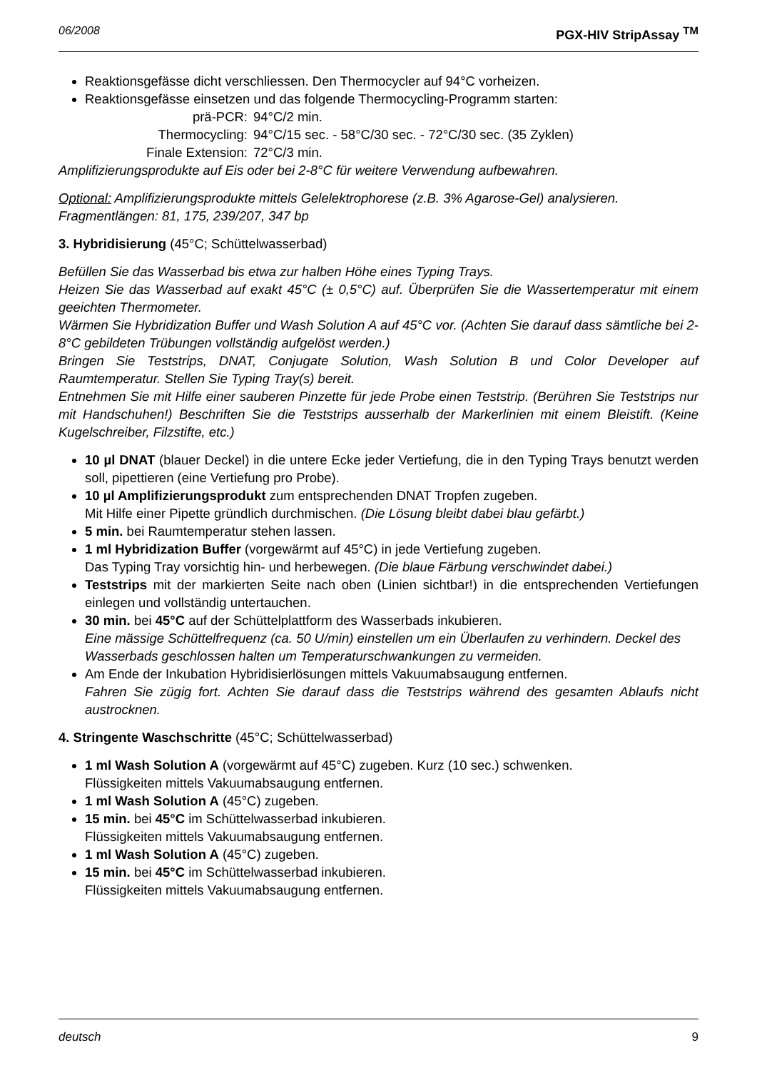06/2008 PGX-HIV StripAssay <sup>TM</sup>
Reaktionsgefässe dicht verschliessen. Den Thermocycler auf 94°C vorheizen.
Reaktionsgefässe einsetzen und das folgende Thermocycling-Programm starten:
prä-PCR: 94°C/2 min. Thermocycling: 94°C/15 sec. - 58°C/30 sec. - 72°C/30 sec. (35 Zyklen) Finale Extension: 72°C/3 min.
Amplifizierungsprodukte auf Eis oder bei 2-8°C für weitere Verwendung aufbewahren.
Optional: Amplifizierungsprodukte mittels Gelelektrophorese (z.B. 3% Agarose-Gel) analysieren.
Fragmentlängen: 81, 175, 239/207, 347 bp
3. Hybridisierung (45°C; Schüttelwasserbad)
Befüllen Sie das Wasserbad bis etwa zur halben Höhe eines Typing Trays.
Heizen Sie das Wasserbad auf exakt 45°C (± 0,5°C) auf. Überprüfen Sie die Wassertemperatur mit einem geeichten Thermometer.
Wärmen Sie Hybridization Buffer und Wash Solution A auf 45°C vor. (Achten Sie darauf dass sämtliche bei 2-8°C gebildeten Trübungen vollständig aufgelöst werden.)
Bringen Sie Teststrips, DNAT, Conjugate Solution, Wash Solution B und Color Developer auf Raumtemperatur. Stellen Sie Typing Tray(s) bereit.
Entnehmen Sie mit Hilfe einer sauberen Pinzette für jede Probe einen Teststrip. (Berühren Sie Teststrips nur mit Handschuhen!) Beschriften Sie die Teststrips ausserhalb der Markerlinien mit einem Bleistift. (Keine Kugelschreiber, Filzstifte, etc.)
10 µl DNAT (blauer Deckel) in die untere Ecke jeder Vertiefung, die in den Typing Trays benutzt werden soll, pipettieren (eine Vertiefung pro Probe).
10 µl Amplifizierungsprodukt zum entsprechenden DNAT Tropfen zugeben.
Mit Hilfe einer Pipette gründlich durchmischen. (Die Lösung bleibt dabei blau gefärbt.)
5 min. bei Raumtemperatur stehen lassen.
1 ml Hybridization Buffer (vorgewärmt auf 45°C) in jede Vertiefung zugeben.
Das Typing Tray vorsichtig hin- und herbewegen. (Die blaue Färbung verschwindet dabei.)
Teststrips mit der markierten Seite nach oben (Linien sichtbar!) in die entsprechenden Vertiefungen einlegen und vollständig untertauchen.
30 min. bei 45°C auf der Schüttelplattform des Wasserbads inkubieren.
Eine mässige Schüttelfrequenz (ca. 50 U/min) einstellen um ein Überlaufen zu verhindern. Deckel des Wasserbads geschlossen halten um Temperaturschwankungen zu vermeiden.
Am Ende der Inkubation Hybridisierlösungen mittels Vakuumabsaugung entfernen.
Fahren Sie zügig fort. Achten Sie darauf dass die Teststrips während des gesamten Ablaufs nicht austrocknen.
4. Stringente Waschschritte (45°C; Schüttelwasserbad)
1 ml Wash Solution A (vorgewärmt auf 45°C) zugeben. Kurz (10 sec.) schwenken.
Flüssigkeiten mittels Vakuumabsaugung entfernen.
1 ml Wash Solution A (45°C) zugeben.
15 min. bei 45°C im Schüttelwasserbad inkubieren.
Flüssigkeiten mittels Vakuumabsaugung entfernen.
1 ml Wash Solution A (45°C) zugeben.
15 min. bei 45°C im Schüttelwasserbad inkubieren.
Flüssigkeiten mittels Vakuumabsaugung entfernen.
deutsch 9